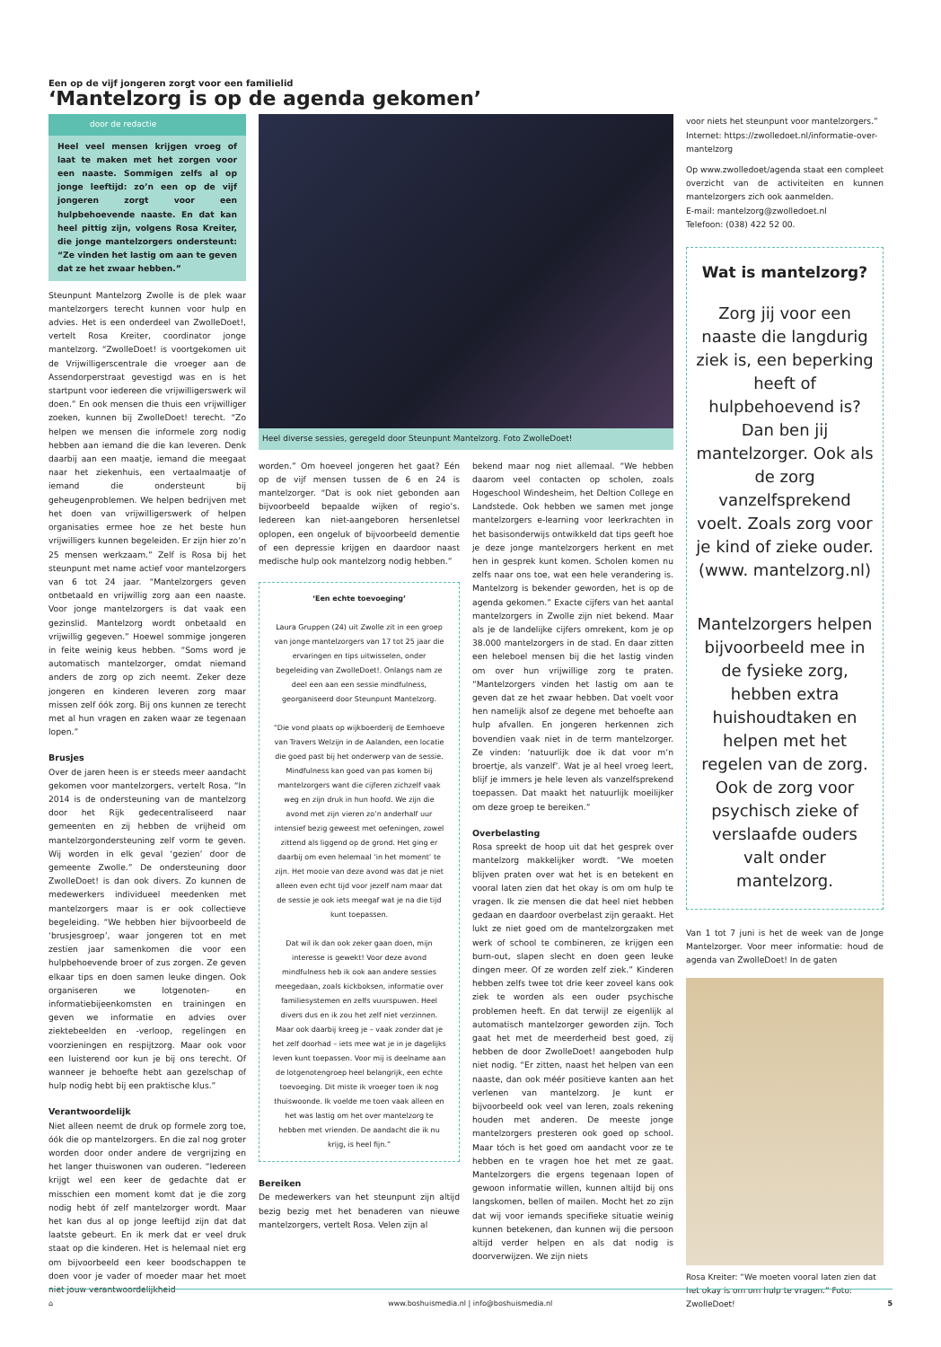Een op de vijf jongeren zorgt voor een familielid
‘Mantelzorg is op de agenda gekomen’
door de redactie
Heel veel mensen krijgen vroeg of laat te maken met het zorgen voor een naaste. Sommigen zelfs al op jonge leeftijd: zo’n een op de vijf jongeren zorgt voor een hulpbehoevende naaste. En dat kan heel pittig zijn, volgens Rosa Kreiter, die jonge mantelzorgers ondersteunt: “Ze vinden het lastig om aan te geven dat ze het zwaar hebben.”
Steunpunt Mantelzorg Zwolle is de plek waar mantelzorgers terecht kunnen voor hulp en advies. Het is een onderdeel van ZwolleDoet!, vertelt Rosa Kreiter, coordinator jonge mantelzorg. “ZwolleDoet! is voortgekomen uit de Vrijwilligerscentrale die vroeger aan de Assendorperstraat gevestigd was en is het startpunt voor iedereen die vrijwilligerswerk wil doen.” En ook mensen die thuis een vrijwilliger zoeken, kunnen bij ZwolleDoet! terecht. “Zo helpen we mensen die informele zorg nodig hebben aan iemand die die kan leveren. Denk daarbij aan een maatje, iemand die meegaat naar het ziekenhuis, een vertaalmaatje of iemand die ondersteunt bij geheugenproblemen. We helpen bedrijven met het doen van vrijwilligerswerk of helpen organisaties ermee hoe ze het beste hun vrijwilligers kunnen begeleiden. Er zijn hier zo’n 25 mensen werkzaam.” Zelf is Rosa bij het steunpunt met name actief voor mantelzorgers van 6 tot 24 jaar. “Mantelzorgers geven ontbetaald en vrijwillig zorg aan een naaste. Voor jonge mantelzorgers is dat vaak een gezinslid. Mantelzorg wordt onbetaald en vrijwillig gegeven.” Hoewel sommige jongeren in feite weinig keus hebben. “Soms word je automatisch mantelzorger, omdat niemand anders de zorg op zich neemt. Zeker deze jongeren en kinderen leveren zorg maar missen zelf óók zorg. Bij ons kunnen ze terecht met al hun vragen en zaken waar ze tegenaan lopen.”
Brusjes
Over de jaren heen is er steeds meer aandacht gekomen voor mantelzorgers, vertelt Rosa. “In 2014 is de ondersteuning van de mantelzorg door het Rijk gedecentraliseerd naar gemeenten en zij hebben de vrijheid om mantelzorgondersteuning zelf vorm te geven. Wij worden in elk geval ‘gezien’ door de gemeente Zwolle.” De ondersteuning door ZwolleDoet! is dan ook divers. Zo kunnen de medewerkers individueel meedenken met mantelzorgers maar is er ook collectieve begeleiding. “We hebben hier bijvoorbeeld de ‘brusjesgroep’, waar jongeren tot en met zestien jaar samenkomen die voor een hulpbehoevende broer of zus zorgen. Ze geven elkaar tips en doen samen leuke dingen. Ook organiseren we lotgenoten- en informatiebijeenkomsten en trainingen en geven we informatie en advies over ziektebeelden en -verloop, regelingen en voorzieningen en respijtzorg. Maar ook voor een luisterend oor kun je bij ons terecht. Of wanneer je behoefte hebt aan gezelschap of hulp nodig hebt bij een praktische klus.”
Verantwoordelijk
Niet alleen neemt de druk op formele zorg toe, óók die op mantelzorgers. En die zal nog groter worden door onder andere de vergrijzing en het langer thuiswonen van ouderen. “Iedereen krijgt wel een keer de gedachte dat er misschien een moment komt dat je die zorg nodig hebt óf zelf mantelzorger wordt. Maar het kan dus al op jonge leeftijd zijn dat dat laatste gebeurt. En ik merk dat er veel druk staat op die kinderen. Het is helemaal niet erg om bijvoorbeeld een keer boodschappen te doen voor je vader of moeder maar het moet niet jouw verantwoordelijkheid
Heel diverse sessies, geregeld door Steunpunt Mantelzorg. Foto ZwolleDoet!
worden.” Om hoeveel jongeren het gaat? Eén op de vijf mensen tussen de 6 en 24 is mantelzorger. “Dat is ook niet gebonden aan bijvoorbeeld bepaalde wijken of regio’s. Iedereen kan niet-aangeboren hersenletsel oplopen, een ongeluk of bijvoorbeeld dementie of een depressie krijgen en daardoor naast medische hulp ook mantelzorg nodig hebben.”
‘Een echte toevoeging’
Laura Gruppen (24) uit Zwolle zit in een groep van jonge mantelzorgers van 17 tot 25 jaar die ervaringen en tips uitwisselen, onder begeleiding van ZwolleDoet!. Onlangs nam ze deel een aan een sessie mindfulness, georganiseerd door Steunpunt Mantelzorg.
“Die vond plaats op wijkboerderij de Eemhoeve van Travers Welzijn in de Aalanden, een locatie die goed past bij het onderwerp van de sessie. Mindfulness kan goed van pas komen bij mantelzorgers want die cijferen zichzelf vaak weg en zijn druk in hun hoofd. We zijn die avond met zijn vieren zo’n anderhalf uur intensief bezig geweest met oefeningen, zowel zittend als liggend op de grond. Het ging er daarbij om even helemaal ‘in het moment’ te zijn. Het mooie van deze avond was dat je niet alleen even echt tijd voor jezelf nam maar dat de sessie je ook iets meegaf wat je na die tijd kunt toepassen.
Dat wil ik dan ook zeker gaan doen, mijn interesse is gewekt! Voor deze avond mindfulness heb ik ook aan andere sessies meegedaan, zoals kickboksen, informatie over familiesystemen en zelfs vuurspuwen. Heel divers dus en ik zou het zelf niet verzinnen. Maar ook daarbij kreeg je – vaak zonder dat je het zelf doorhad – iets mee wat je in je dagelijks leven kunt toepassen. Voor mij is deelname aan de lotgenotengroep heel belangrijk, een echte toevoeging. Dit miste ik vroeger toen ik nog thuiswoonde. Ik voelde me toen vaak alleen en het was lastig om het over mantelzorg te hebben met vrienden. De aandacht die ik nu krijg, is heel fijn.”
Bereiken
De medewerkers van het steunpunt zijn altijd bezig bezig met het benaderen van nieuwe mantelzorgers, vertelt Rosa. Velen zijn al
bekend maar nog niet allemaal. “We hebben daarom veel contacten op scholen, zoals Hogeschool Windesheim, het Deltion College en Landstede. Ook hebben we samen met jonge mantelzorgers e-learning voor leerkrachten in het basisonderwijs ontwikkeld dat tips geeft hoe je deze jonge mantelzorgers herkent en met hen in gesprek kunt komen. Scholen komen nu zelfs naar ons toe, wat een hele verandering is. Mantelzorg is bekender geworden, het is op de agenda gekomen.” Exacte cijfers van het aantal mantelzorgers in Zwolle zijn niet bekend. Maar als je de landelijke cijfers omrekent, kom je op 38.000 mantelzorgers in de stad. En daar zitten een heleboel mensen bij die het lastig vinden om over hun vrijwillige zorg te praten. “Mantelzorgers vinden het lastig om aan te geven dat ze het zwaar hebben. Dat voelt voor hen namelijk alsof ze degene met behoefte aan hulp afvallen. En jongeren herkennen zich bovendien vaak niet in de term mantelzorger. Ze vinden: ‘natuurlijk doe ik dat voor m’n broertje, als vanzelf’. Wat je al heel vroeg leert, blijf je immers je hele leven als vanzelfsprekend toepassen. Dat maakt het natuurlijk moeilijker om deze groep te bereiken.”
Overbelasting
Rosa spreekt de hoop uit dat het gesprek over mantelzorg makkelijker wordt. “We moeten blijven praten over wat het is en betekent en vooral laten zien dat het okay is om om hulp te vragen. Ik zie mensen die dat heel niet hebben gedaan en daardoor overbelast zijn geraakt. Het lukt ze niet goed om de mantelzorgzaken met werk of school te combineren, ze krijgen een burn-out, slapen slecht en doen geen leuke dingen meer. Of ze worden zelf ziek.” Kinderen hebben zelfs twee tot drie keer zoveel kans ook ziek te worden als een ouder psychische problemen heeft. En dat terwijl ze eigenlijk al automatisch mantelzorger geworden zijn. Toch gaat het met de meerderheid best goed, zij hebben de door ZwolleDoet! aangeboden hulp niet nodig. “Er zitten, naast het helpen van een naaste, dan ook méér positieve kanten aan het verlenen van mantelzorg. Je kunt er bijvoorbeeld ook veel van leren, zoals rekening houden met anderen. De meeste jonge mantelzorgers presteren ook goed op school. Maar tóch is het goed om aandacht voor ze te hebben en te vragen hoe het met ze gaat. Mantelzorgers die ergens tegenaan lopen of gewoon informatie willen, kunnen altijd bij ons langskomen, bellen of mailen. Mocht het zo zijn dat wij voor iemands specifieke situatie weinig kunnen betekenen, dan kunnen wij die persoon altijd verder helpen en als dat nodig is doorverwijzen. We zijn niets
voor niets het steunpunt voor mantelzorgers.” Internet: https://zwolledoet.nl/informatie-over-mantelzorg
Op www.zwolledoet/agenda staat een compleet overzicht van de activiteiten en kunnen mantelzorgers zich ook aanmelden.
E-mail: mantelzorg@zwolledoet.nl
Telefoon: (038) 422 52 00.
Wat is mantelzorg?
Zorg jij voor een naaste die langdurig ziek is, een beperking heeft of hulpbehoevend is? Dan ben jij mantelzorger. Ook als de zorg vanzelfsprekend voelt. Zoals zorg voor je kind of zieke ouder. (www. mantelzorg.nl)
Mantelzorgers helpen bijvoorbeeld mee in de fysieke zorg, hebben extra huishoudtaken en helpen met het regelen van de zorg. Ook de zorg voor psychisch zieke of verslaafde ouders valt onder mantelzorg.
Van 1 tot 7 juni is het de week van de Jonge Mantelzorger. Voor meer informatie: houd de agenda van ZwolleDoet! In de gaten
Rosa Kreiter: “We moeten vooral laten zien dat het okay is om om hulp te vragen.” Foto: ZwolleDoet!
⌂ www.boshuismedia.nl | info@boshuismedia.nl 5